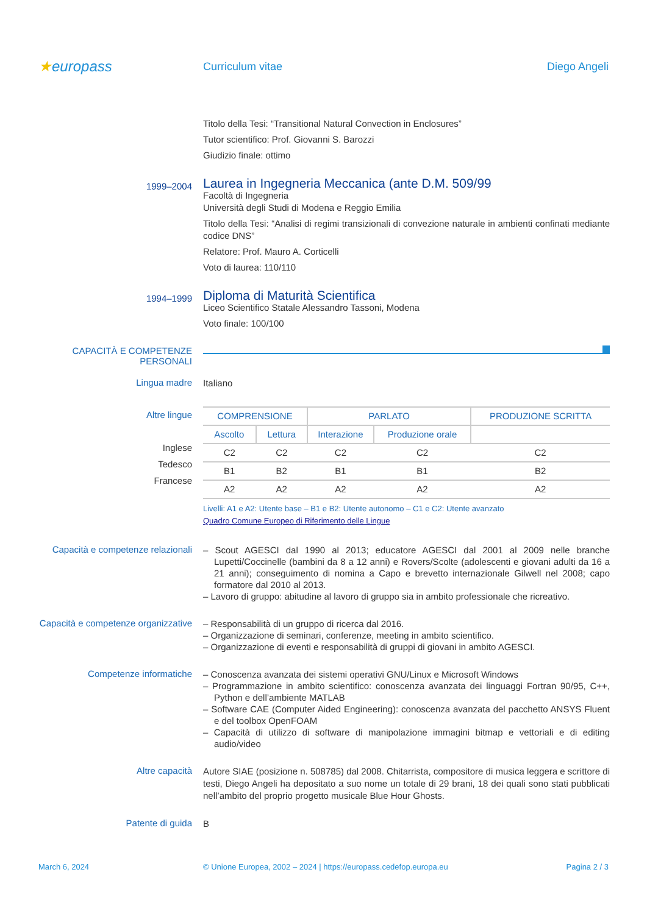★europass
Curriculum vitae Diego Angeli
Titolo della Tesi: “Transitional Natural Convection in Enclosures”
Tutor scientifico: Prof. Giovanni S. Barozzi
Giudizio finale: ottimo
1999–2004
Laurea in Ingegneria Meccanica (ante D.M. 509/99
Facoltà di Ingegneria
Università degli Studi di Modena e Reggio Emilia
Titolo della Tesi: “Analisi di regimi transizionali di convezione naturale in ambienti confinati mediante codice DNS”
Relatore: Prof. Mauro A. Corticelli
Voto di laurea: 110/110
1994–1999
Diploma di Maturità Scientifica
Liceo Scientifico Statale Alessandro Tassoni, Modena
Voto finale: 100/100
CAPACITÀ E COMPETENZE PERSONALI
Lingua madre
Italiano
Altre lingue
Inglese
Tedesco
Francese
| COMPRENSIONE | | PARLATO | | PRODUZIONE SCRITTA |
| --- | --- | --- | --- | --- |
| Ascolto | Lettura | Interazione | Produzione orale | |
| C2 | C2 | C2 | C2 | C2 |
| B1 | B2 | B1 | B1 | B2 |
| A2 | A2 | A2 | A2 | A2 |
Livelli: A1 e A2: Utente base – B1 e B2: Utente autonomo – C1 e C2: Utente avanzato
Quadro Comune Europeo di Riferimento delle Lingue
Capacità e competenze relazionali
– Scout AGESCI dal 1990 al 2013; educatore AGESCI dal 2001 al 2009 nelle branche Lupetti/Coccinelle (bambini da 8 a 12 anni) e Rovers/Scolte (adolescenti e giovani adulti da 16 a 21 anni); conseguimento di nomina a Capo e brevetto internazionale Gilwell nel 2008; capo formatore dal 2010 al 2013.
– Lavoro di gruppo: abitudine al lavoro di gruppo sia in ambito professionale che ricreativo.
Capacità e competenze organizzative
– Responsabilità di un gruppo di ricerca dal 2016.
– Organizzazione di seminari, conferenze, meeting in ambito scientifico.
– Organizzazione di eventi e responsabilità di gruppi di giovani in ambito AGESCI.
Competenze informatiche
– Conoscenza avanzata dei sistemi operativi GNU/Linux e Microsoft Windows
– Programmazione in ambito scientifico: conoscenza avanzata dei linguaggi Fortran 90/95, C++, Python e dell’ambiente MATLAB
– Software CAE (Computer Aided Engineering): conoscenza avanzata del pacchetto ANSYS Fluent e del toolbox OpenFOAM
– Capacità di utilizzo di software di manipolazione immagini bitmap e vettoriali e di editing audio/video
Altre capacità
Autore SIAE (posizione n. 508785) dal 2008. Chitarrista, compositore di musica leggera e scrittore di testi, Diego Angeli ha depositato a suo nome un totale di 29 brani, 18 dei quali sono stati pubblicati nell’ambito del proprio progetto musicale Blue Hour Ghosts.
Patente di guida
B
March 6, 2024 © Unione Europea, 2002 – 2024 | https://europass.cedefop.europa.eu
Pagina 2 / 3